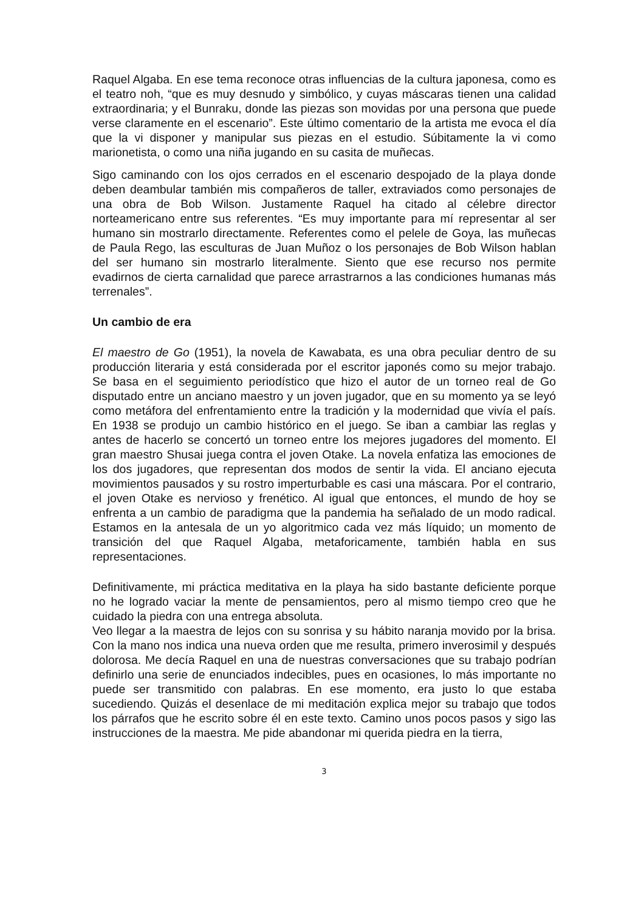Raquel Algaba. En ese tema reconoce otras influencias de la cultura japonesa, como es el teatro noh, “que es muy desnudo y simbólico, y cuyas máscaras tienen una calidad extraordinaria; y el Bunraku, donde las piezas son movidas por una persona que puede verse claramente en el escenario”. Este último comentario de la artista me evoca el día que la vi disponer y manipular sus piezas en el estudio. Súbitamente la vi como marionetista, o como una niña jugando en su casita de muñecas.
Sigo caminando con los ojos cerrados en el escenario despojado de la playa donde deben deambular también mis compañeros de taller, extraviados como personajes de una obra de Bob Wilson. Justamente Raquel ha citado al célebre director norteamericano entre sus referentes. “Es muy importante para mí representar al ser humano sin mostrarlo directamente. Referentes como el pelele de Goya, las muñecas de Paula Rego, las esculturas de Juan Muñoz o los personajes de Bob Wilson hablan del ser humano sin mostrarlo literalmente. Siento que ese recurso nos permite evadirnos de cierta carnalidad que parece arrastrarnos a las condiciones humanas más terrenales”.
Un cambio de era
El maestro de Go (1951), la novela de Kawabata, es una obra peculiar dentro de su producción literaria y está considerada por el escritor japonés como su mejor trabajo. Se basa en el seguimiento periodístico que hizo el autor de un torneo real de Go disputado entre un anciano maestro y un joven jugador, que en su momento ya se leyó como metáfora del enfrentamiento entre la tradición y la modernidad que vivía el país. En 1938 se produjo un cambio histórico en el juego. Se iban a cambiar las reglas y antes de hacerlo se concertó un torneo entre los mejores jugadores del momento. El gran maestro Shusai juega contra el joven Otake. La novela enfatiza las emociones de los dos jugadores, que representan dos modos de sentir la vida. El anciano ejecuta movimientos pausados y su rostro imperturbable es casi una máscara. Por el contrario, el joven Otake es nervioso y frenético. Al igual que entonces, el mundo de hoy se enfrenta a un cambio de paradigma que la pandemia ha señalado de un modo radical. Estamos en la antesala de un yo algoritmico cada vez más líquido; un momento de transición del que Raquel Algaba, metaforicamente, también habla en sus representaciones.
Definitivamente, mi práctica meditativa en la playa ha sido bastante deficiente porque no he logrado vaciar la mente de pensamientos, pero al mismo tiempo creo que he cuidado la piedra con una entrega absoluta.
Veo llegar a la maestra de lejos con su sonrisa y su hábito naranja movido por la brisa. Con la mano nos indica una nueva orden que me resulta, primero inverosimil y después dolorosa. Me decía Raquel en una de nuestras conversaciones que su trabajo podrían definirlo una serie de enunciados indecibles, pues en ocasiones, lo más importante no puede ser transmitido con palabras. En ese momento, era justo lo que estaba sucediendo. Quizás el desenlace de mi meditación explica mejor su trabajo que todos los párrafos que he escrito sobre él en este texto. Camino unos pocos pasos y sigo las instrucciones de la maestra. Me pide abandonar mi querida piedra en la tierra,
3